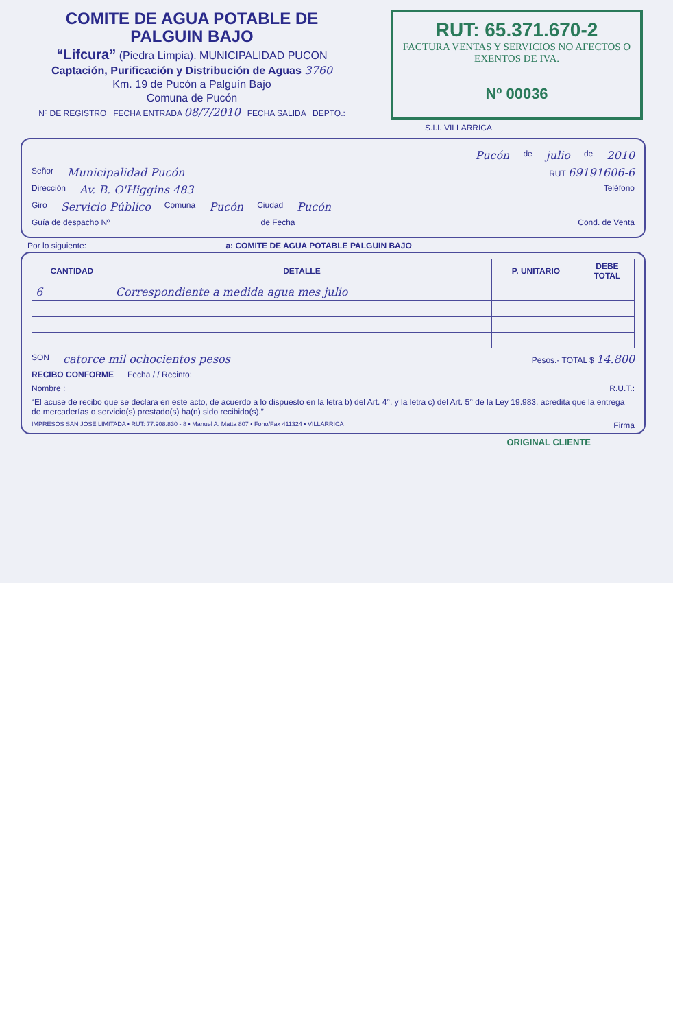COMITE DE AGUA POTABLE DE PALGUIN BAJO
“Lifcura” (Piedra Limpia). MUNICIPALIDAD PUCON
Captación, Purificación y Distribución de Aguas 3760
Km. 19 de Pucón a Palguín Bajo
Comuna de Pucón
Nº DE REGISTRO FECHA ENTRADA 08/7/2010 FECHA SALIDA DEPTO.:
RUT: 65.371.670-2
FACTURA VENTAS Y SERVICIOS NO AFECTOS O EXENTOS DE IVA.
Nº 00036
S.I.I. VILLARRICA
Pucón de julio de 2010
Señor Municipalidad Pucón RUT 69191606-6
Dirección Av. B. O'Higgins 483 Teléfono
Giro Servicio Público Comuna Pucón Ciudad Pucón
Guía de despacho Nº de Fecha Cond. de Venta
Por lo siguiente: a: COMITE DE AGUA POTABLE PALGUIN BAJO
| CANTIDAD | DETALLE | P. UNITARIO | DEBE TOTAL |
| --- | --- | --- | --- |
| 6 | Correspondiente a medida agua mes julio | | |
SON catorce mil ochocientos pesos Pesos.- TOTAL $ 14.800
RECIBO CONFORME Fecha / / Recinto:
Nombre : R.U.T.:
“El acuse de recibo que se declara en este acto, de acuerdo a lo dispuesto en la letra b) del Art. 4°, y la letra c) del Art. 5° de la Ley 19.983, acredita que la entrega de mercaderías o servicio(s) prestado(s) ha(n) sido recibido(s).”
IMPRESOS SAN JOSE LIMITADA • RUT: 77.908.830 - 8 • Manuel A. Matta 807 • Fono/Fax 411324 • VILLARRICA Firma
ORIGINAL CLIENTE